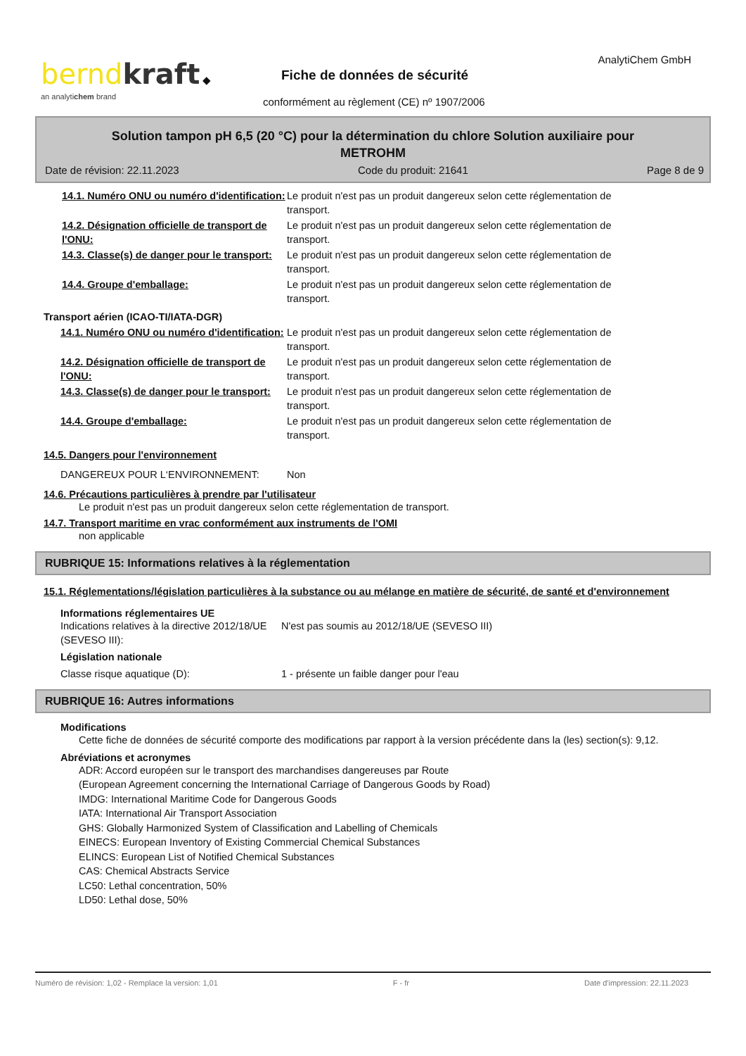bernd kraft ◆
an analytichem brand
AnalytiChem GmbH
Fiche de données de sécurité
conformément au règlement (CE) nº 1907/2006
Solution tampon pH 6,5 (20 °C) pour la détermination du chlore Solution auxiliaire pour METROHM
Date de révision: 22.11.2023 Code du produit: 21641 Page 8 de 9
14.1. Numéro ONU ou numéro d'identification:
Le produit n'est pas un produit dangereux selon cette réglementation de transport.
14.2. Désignation officielle de transport de l'ONU:
Le produit n'est pas un produit dangereux selon cette réglementation de transport.
14.3. Classe(s) de danger pour le transport:
Le produit n'est pas un produit dangereux selon cette réglementation de transport.
14.4. Groupe d'emballage: Le produit n'est pas un produit dangereux selon cette réglementation de transport.
Transport aérien (ICAO-TI/IATA-DGR)
14.1. Numéro ONU ou numéro d'identification:
Le produit n'est pas un produit dangereux selon cette réglementation de transport.
14.2. Désignation officielle de transport de l'ONU:
Le produit n'est pas un produit dangereux selon cette réglementation de transport.
14.3. Classe(s) de danger pour le transport:
Le produit n'est pas un produit dangereux selon cette réglementation de transport.
14.4. Groupe d'emballage: Le produit n'est pas un produit dangereux selon cette réglementation de transport.
14.5. Dangers pour l'environnement
DANGEREUX POUR L‘ENVIRONNEMENT: Non
14.6. Précautions particulières à prendre par l'utilisateur
Le produit n'est pas un produit dangereux selon cette réglementation de transport.
14.7. Transport maritime en vrac conformément aux instruments de l'OMI
non applicable
RUBRIQUE 15: Informations relatives à la réglementation
15.1. Réglementations/législation particulières à la substance ou au mélange en matière de sécurité, de santé et d'environnement
Informations réglementaires UE
Indications relatives à la directive 2012/18/UE (SEVESO III):
N'est pas soumis au 2012/18/UE (SEVESO III)
Législation nationale
Classe risque aquatique (D): 1 - présente un faible danger pour l'eau
RUBRIQUE 16: Autres informations
Modifications
Cette fiche de données de sécurité comporte des modifications par rapport à la version précédente dans la (les) section(s): 9,12.
Abréviations et acronymes
ADR: Accord européen sur le transport des marchandises dangereuses par Route
(European Agreement concerning the International Carriage of Dangerous Goods by Road)
IMDG: International Maritime Code for Dangerous Goods
IATA: International Air Transport Association
GHS: Globally Harmonized System of Classification and Labelling of Chemicals
EINECS: European Inventory of Existing Commercial Chemical Substances
ELINCS: European List of Notified Chemical Substances
CAS: Chemical Abstracts Service
LC50: Lethal concentration, 50%
LD50: Lethal dose, 50%
Numéro de révision: 1,02 - Remplace la version: 1,01 F - fr Date d'impression: 22.11.2023